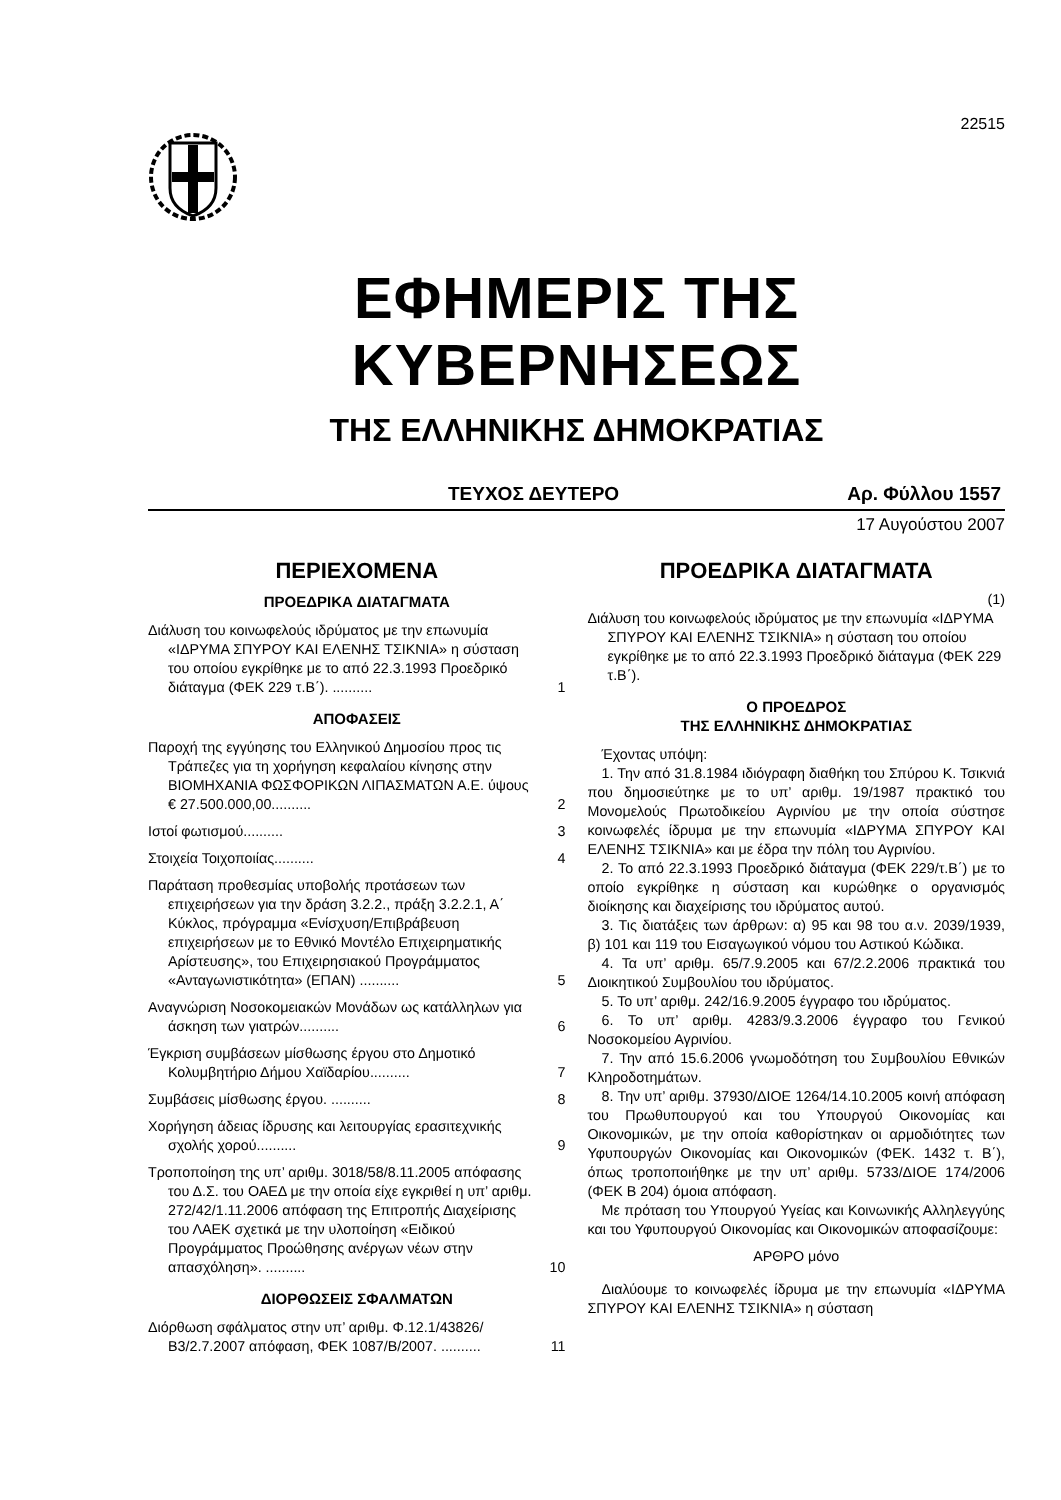22515
ΕΦΗΜΕΡΙΣ ΤΗΣ ΚΥΒΕΡΝΗΣΕΩΣ
ΤΗΣ ΕΛΛΗΝΙΚΗΣ ΔΗΜΟΚΡΑΤΙΑΣ
ΤΕΥΧΟΣ ΔΕΥΤΕΡΟ Αρ. Φύλλου 1557
17 Αυγούστου 2007
ΠΕΡΙΕΧΟΜΕΝΑ
ΠΡΟΕΔΡΙΚΑ ΔΙΑΤΑΓΜΑΤΑ
Διάλυση του κοινωφελούς ιδρύματος με την επωνυμία «ΙΔΡΥΜΑ ΣΠΥΡΟΥ ΚΑΙ ΕΛΕΝΗΣ ΤΣΙΚΝΙΑ» η σύσταση του οποίου εγκρίθηκε με το από 22.3.1993 Προεδρικό διάταγμα (ΦΕΚ 229 τ.Β΄). ..........
1
ΑΠΟΦΑΣΕΙΣ
Παροχή της εγγύησης του Ελληνικού Δημοσίου προς τις Τράπεζες για τη χορήγηση κεφαλαίου κίνησης στην ΒΙΟΜΗΧΑΝΙΑ ΦΩΣΦΟΡΙΚΩΝ ΛΙΠΑΣΜΑΤΩΝ Α.Ε. ύψους € 27.500.000,00..........
2
Ιστοί φωτισμού.......... 3
Στοιχεία Τοιχοποιίας.......... 4
Παράταση προθεσμίας υποβολής προτάσεων των επιχειρήσεων για την δράση 3.2.2., πράξη 3.2.2.1, Α΄ Κύκλος, πρόγραμμα «Ενίσχυση/Επιβράβευση επιχειρήσεων με το Εθνικό Μοντέλο Επιχειρηματικής Αρίστευσης», του Επιχειρησιακού Προγράμματος «Ανταγωνιστικότητα» (ΕΠΑΝ) ..........
5
Αναγνώριση Νοσοκομειακών Μονάδων ως κατάλληλων για άσκηση των γιατρών..........
6
Έγκριση συμβάσεων μίσθωσης έργου στο Δημοτικό Κολυμβητήριο Δήμου Χαϊδαρίου..........
7
Συμβάσεις μίσθωσης έργου. ..........
8
Χορήγηση άδειας ίδρυσης και λειτουργίας ερασιτεχνικής σχολής χορού..........
9
Τροποποίηση της υπ’ αριθμ. 3018/58/8.11.2005 απόφασης του Δ.Σ. του ΟΑΕΔ με την οποία είχε εγκριθεί η υπ’ αριθμ. 272/42/1.11.2006 απόφαση της Επιτροπής Διαχείρισης του ΛΑΕΚ σχετικά με την υλοποίηση «Ειδικού Προγράμματος Προώθησης ανέργων νέων στην απασχόληση». ..........
10
ΔΙΟΡΘΩΣΕΙΣ ΣΦΑΛΜΑΤΩΝ
Διόρθωση σφάλματος στην υπ’ αριθμ. Φ.12.1/43826/Β3/2.7.2007 απόφαση, ΦΕΚ 1087/Β/2007. ..........
11
ΠΡΟΕΔΡΙΚΑ ΔΙΑΤΑΓΜΑΤΑ
(1)
Διάλυση του κοινωφελούς ιδρύματος με την επωνυμία «ΙΔΡΥΜΑ ΣΠΥΡΟΥ ΚΑΙ ΕΛΕΝΗΣ ΤΣΙΚΝΙΑ» η σύσταση του οποίου εγκρίθηκε με το από 22.3.1993 Προεδρικό διάταγμα (ΦΕΚ 229 τ.Β΄).
Ο ΠΡΟΕΔΡΟΣ
ΤΗΣ ΕΛΛΗΝΙΚΗΣ ΔΗΜΟΚΡΑΤΙΑΣ
Έχοντας υπόψη:
1. Την από 31.8.1984 ιδιόγραφη διαθήκη του Σπύρου Κ. Τσικνιά που δημοσιεύτηκε με το υπ’ αριθμ. 19/1987 πρακτικό του Μονομελούς Πρωτοδικείου Αγρινίου με την οποία σύστησε κοινωφελές ίδρυμα με την επωνυμία «ΙΔΡΥΜΑ ΣΠΥΡΟΥ ΚΑΙ ΕΛΕΝΗΣ ΤΣΙΚΝΙΑ» και με έδρα την πόλη του Αγρινίου.
2. Το από 22.3.1993 Προεδρικό διάταγμα (ΦΕΚ 229/τ.Β΄) με το οποίο εγκρίθηκε η σύσταση και κυρώθηκε ο οργανισμός διοίκησης και διαχείρισης του ιδρύματος αυτού.
3. Τις διατάξεις των άρθρων: α) 95 και 98 του α.ν. 2039/1939, β) 101 και 119 του Εισαγωγικού νόμου του Αστικού Κώδικα.
4. Τα υπ’ αριθμ. 65/7.9.2005 και 67/2.2.2006 πρακτικά του Διοικητικού Συμβουλίου του ιδρύματος.
5. Το υπ’ αριθμ. 242/16.9.2005 έγγραφο του ιδρύματος.
6. Το υπ’ αριθμ. 4283/9.3.2006 έγγραφο του Γενικού Νοσοκομείου Αγρινίου.
7. Την από 15.6.2006 γνωμοδότηση του Συμβουλίου Εθνικών Κληροδοτημάτων.
8. Την υπ’ αριθμ. 37930/ΔΙΟΕ 1264/14.10.2005 κοινή απόφαση του Πρωθυπουργού και του Υπουργού Οικονομίας και Οικονομικών, με την οποία καθορίστηκαν οι αρμοδιότητες των Υφυπουργών Οικονομίας και Οικονομικών (ΦΕΚ. 1432 τ. Β΄), όπως τροποποιήθηκε με την υπ’ αριθμ. 5733/ΔΙΟΕ 174/2006 (ΦΕΚ Β 204) όμοια απόφαση.
Με πρόταση του Υπουργού Υγείας και Κοινωνικής Αλληλεγγύης και του Υφυπουργού Οικονομίας και Οικονομικών αποφασίζουμε:
ΑΡΘΡΟ μόνο
Διαλύουμε το κοινωφελές ίδρυμα με την επωνυμία «ΙΔΡΥΜΑ ΣΠΥΡΟΥ ΚΑΙ ΕΛΕΝΗΣ ΤΣΙΚΝΙΑ» η σύσταση